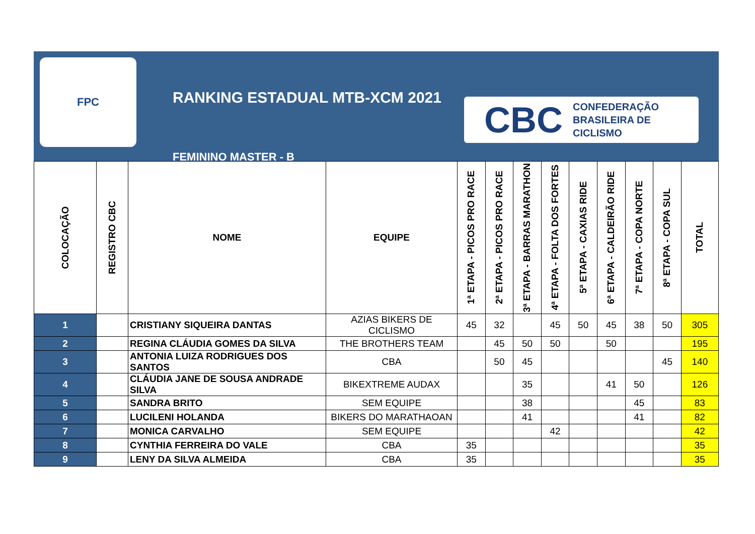FPC
RANKING ESTADUAL MTB-XCM 2021
FEMININO MASTER - B
CBC CONFEDERAÇÃO
BRASILEIRA DE
CICLISMO
| COLOCAÇÃO | REGISTRO CBC | NOME | EQUIPE | 1ª ETAPA - PICOS PRO RACE | 2ª ETAPA - PICOS PRO RACE | 3ª ETAPA - BARRAS MARATHON | 4ª ETAPA - FOLTA DOS FORTES | 5ª ETAPA - CAXIAS RIDE | 6ª ETAPA - CALDEIRÃO RIDE | 7ª ETAPA - COPA NORTE | 8ª ETAPA - COPA SUL | TOTAL |
| --- | --- | --- | --- | --- | --- | --- | --- | --- | --- | --- | --- | --- |
| 1 | | CRISTIANY SIQUEIRA DANTAS | AZIAS BIKERS DE CICLISMO | 45 | 32 | | 45 | 50 | 45 | 38 | 50 | 305 |
| 2 | | REGINA CLÁUDIA GOMES DA SILVA | THE BROTHERS TEAM | | 45 | 50 | 50 | | 50 | | | 195 |
| 3 | | ANTONIA LUIZA RODRIGUES DOS SANTOS | CBA | | 50 | 45 | | | | | 45 | 140 |
| 4 | | CLÁUDIA JANE DE SOUSA ANDRADE SILVA | BIKEXTREME AUDAX | | | 35 | | | 41 | 50 | | 126 |
| 5 | | SANDRA BRITO | SEM EQUIPE | | | 38 | | | | 45 | | 83 |
| 6 | | LUCILENI HOLANDA | BIKERS DO MARATHAOAN | | | 41 | | | | 41 | | 82 |
| 7 | | MONICA CARVALHO | SEM EQUIPE | | | | 42 | | | | | 42 |
| 8 | | CYNTHIA FERREIRA DO VALE | CBA | 35 | | | | | | | | 35 |
| 9 | | LENY DA SILVA ALMEIDA | CBA | 35 | | | | | | | | 35 |